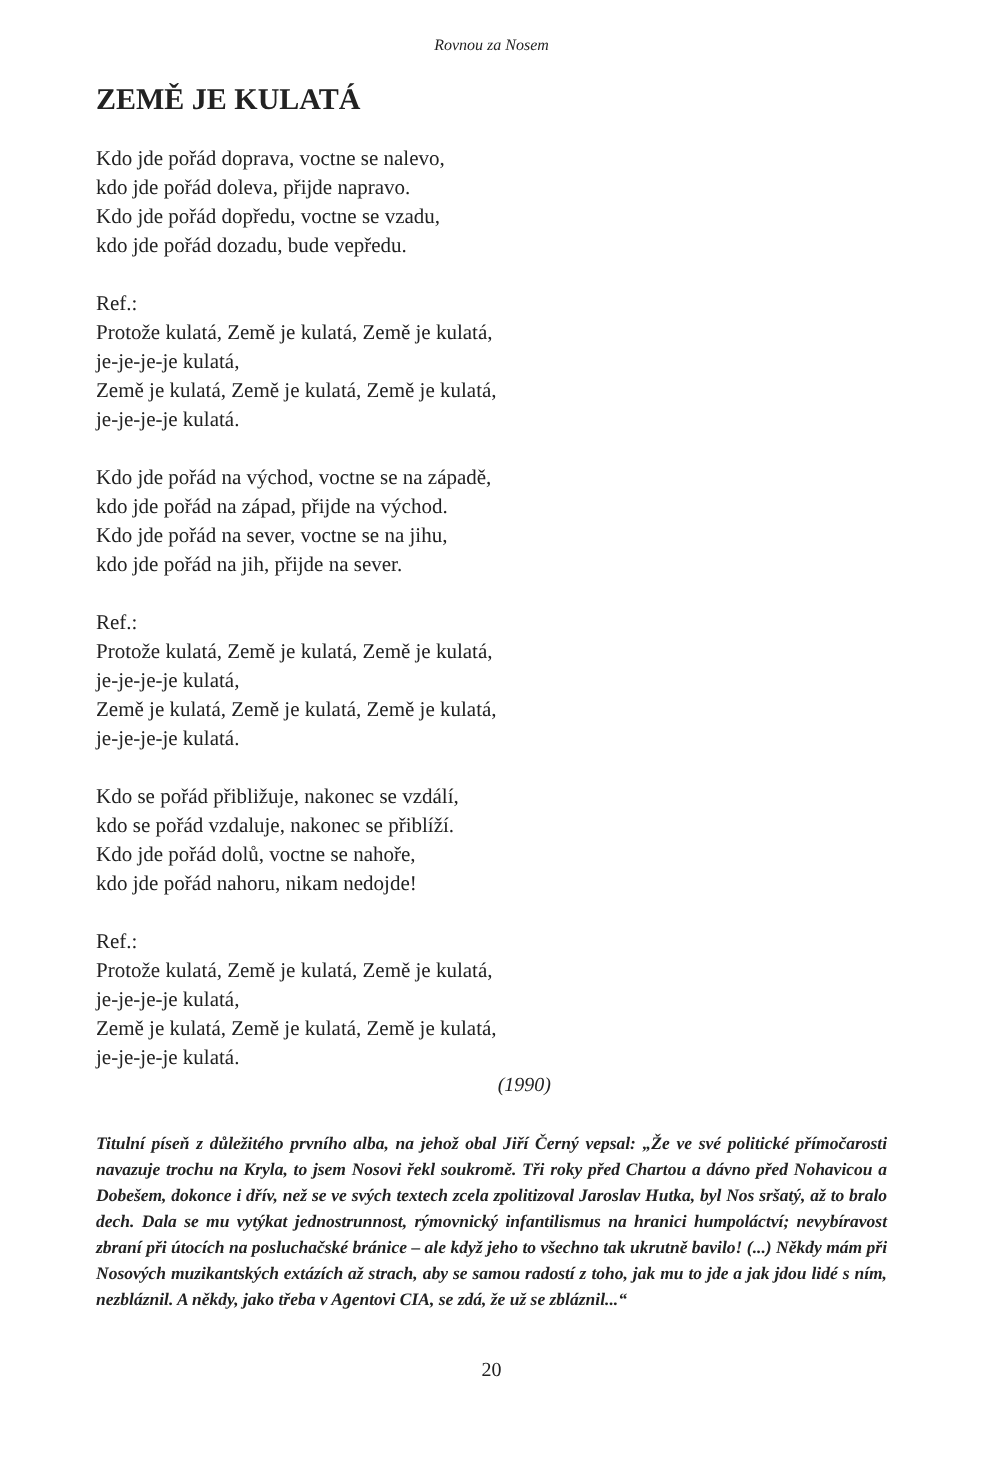Rovnou za Nosem
ZEMĚ JE KULATÁ
Kdo jde pořád doprava, voctne se nalevo,
kdo jde pořád doleva, přijde napravo.
Kdo jde pořád dopředu, voctne se vzadu,
kdo jde pořád dozadu, bude vepředu.
Ref.:
Protože kulatá, Země je kulatá, Země je kulatá,
je-je-je-je kulatá,
Země je kulatá, Země je kulatá, Země je kulatá,
je-je-je-je kulatá.
Kdo jde pořád na východ, voctne se na západě,
kdo jde pořád na západ, přijde na východ.
Kdo jde pořád na sever, voctne se na jihu,
kdo jde pořád na jih, přijde na sever.
Ref.:
Protože kulatá, Země je kulatá, Země je kulatá,
je-je-je-je kulatá,
Země je kulatá, Země je kulatá, Země je kulatá,
je-je-je-je kulatá.
Kdo se pořád přibližuje, nakonec se vzdálí,
kdo se pořád vzdaluje, nakonec se přiblíží.
Kdo jde pořád dolů, voctne se nahoře,
kdo jde pořád nahoru, nikam nedojde!
Ref.:
Protože kulatá, Země je kulatá, Země je kulatá,
je-je-je-je kulatá,
Země je kulatá, Země je kulatá, Země je kulatá,
je-je-je-je kulatá.
(1990)
Titulní píseň z důležitého prvního alba, na jehož obal Jiří Černý vepsal: „Že ve své politické přímočarosti navazuje trochu na Kryla, to jsem Nosovi řekl soukromě. Tři roky před Chartou a dávno před Nohavicou a Dobešem, dokonce i dřív, než se ve svých textech zcela zpolitizoval Jaroslav Hutka, byl Nos sršatý, až to bralo dech. Dala se mu vytýkat jednostrunnost, rýmovnický infantilismus na hranici humpoláctví; nevybíravost zbraní při útocích na posluchačské bránice – ale když jeho to všechno tak ukrutně bavilo! (...) Někdy mám při Nosových muzikantských extázích až strach, aby se samou radostí z toho, jak mu to jde a jak jdou lidé s ním, nezbláznil. A někdy, jako třeba v Agentovi CIA, se zdá, že už se zbláznil...“
20